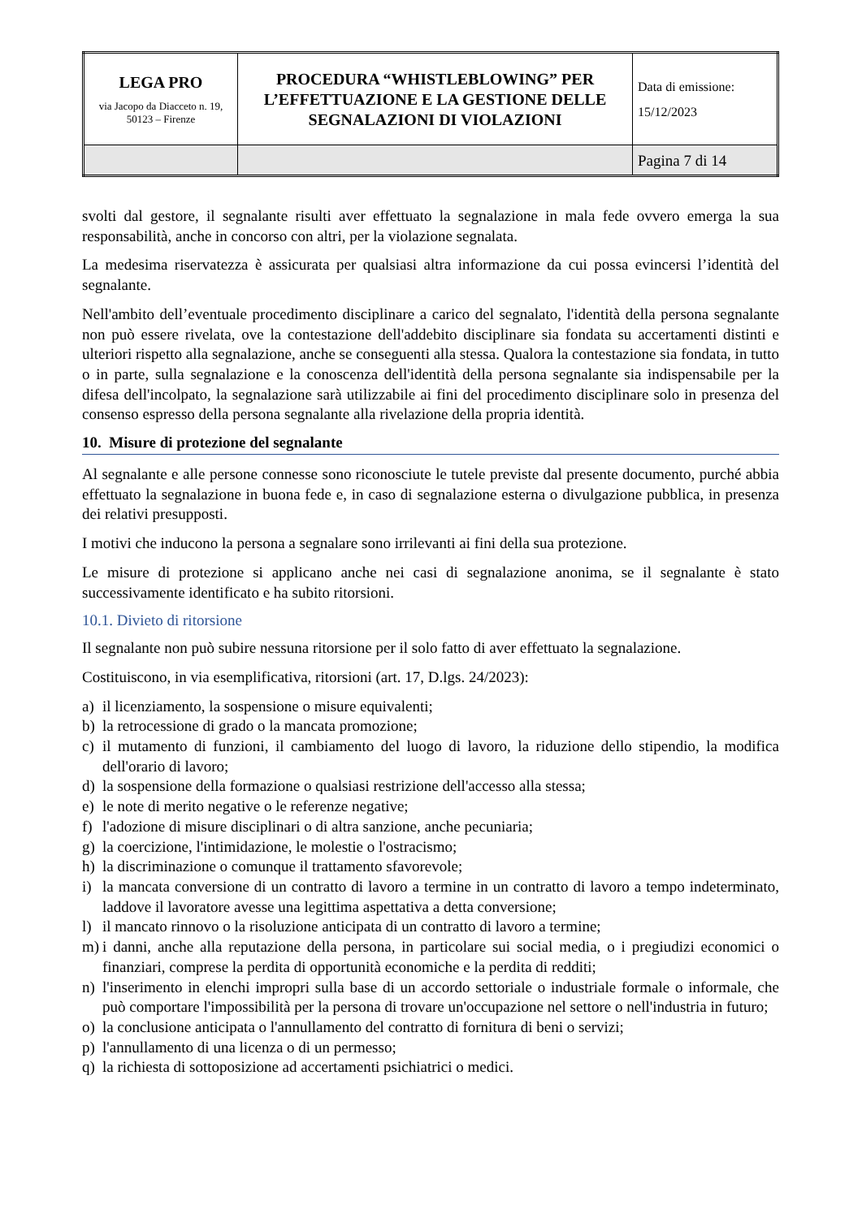| LEGA PRO via Jacopo da Diacceto n. 19, 50123 – Firenze | PROCEDURA “WHISTLEBLOWING” PER L’EFFETTUAZIONE E LA GESTIONE DELLE SEGNALAZIONI DI VIOLAZIONI | Data di emissione: 15/12/2023 |
| | | Pagina 7 di 14 |
svolti dal gestore, il segnalante risulti aver effettuato la segnalazione in mala fede ovvero emerga la sua responsabilità, anche in concorso con altri, per la violazione segnalata.
La medesima riservatezza è assicurata per qualsiasi altra informazione da cui possa evincersi l’identità del segnalante.
Nell'ambito dell’eventuale procedimento disciplinare a carico del segnalato, l'identità della persona segnalante non può essere rivelata, ove la contestazione dell'addebito disciplinare sia fondata su accertamenti distinti e ulteriori rispetto alla segnalazione, anche se conseguenti alla stessa. Qualora la contestazione sia fondata, in tutto o in parte, sulla segnalazione e la conoscenza dell'identità della persona segnalante sia indispensabile per la difesa dell'incolpato, la segnalazione sarà utilizzabile ai fini del procedimento disciplinare solo in presenza del consenso espresso della persona segnalante alla rivelazione della propria identità.
10. Misure di protezione del segnalante
Al segnalante e alle persone connesse sono riconosciute le tutele previste dal presente documento, purché abbia effettuato la segnalazione in buona fede e, in caso di segnalazione esterna o divulgazione pubblica, in presenza dei relativi presupposti.
I motivi che inducono la persona a segnalare sono irrilevanti ai fini della sua protezione.
Le misure di protezione si applicano anche nei casi di segnalazione anonima, se il segnalante è stato successivamente identificato e ha subito ritorsioni.
10.1. Divieto di ritorsione
Il segnalante non può subire nessuna ritorsione per il solo fatto di aver effettuato la segnalazione.
Costituiscono, in via esemplificativa, ritorsioni (art. 17, D.lgs. 24/2023):
a) il licenziamento, la sospensione o misure equivalenti;
b) la retrocessione di grado o la mancata promozione;
c) il mutamento di funzioni, il cambiamento del luogo di lavoro, la riduzione dello stipendio, la modifica dell'orario di lavoro;
d) la sospensione della formazione o qualsiasi restrizione dell'accesso alla stessa;
e) le note di merito negative o le referenze negative;
f) l'adozione di misure disciplinari o di altra sanzione, anche pecuniaria;
g) la coercizione, l'intimidazione, le molestie o l'ostracismo;
h) la discriminazione o comunque il trattamento sfavorevole;
i) la mancata conversione di un contratto di lavoro a termine in un contratto di lavoro a tempo indeterminato, laddove il lavoratore avesse una legittima aspettativa a detta conversione;
l) il mancato rinnovo o la risoluzione anticipata di un contratto di lavoro a termine;
m) i danni, anche alla reputazione della persona, in particolare sui social media, o i pregiudizi economici o finanziari, comprese la perdita di opportunità economiche e la perdita di redditi;
n) l'inserimento in elenchi impropri sulla base di un accordo settoriale o industriale formale o informale, che può comportare l'impossibilità per la persona di trovare un'occupazione nel settore o nell'industria in futuro;
o) la conclusione anticipata o l'annullamento del contratto di fornitura di beni o servizi;
p) l'annullamento di una licenza o di un permesso;
q) la richiesta di sottoposizione ad accertamenti psichiatrici o medici.